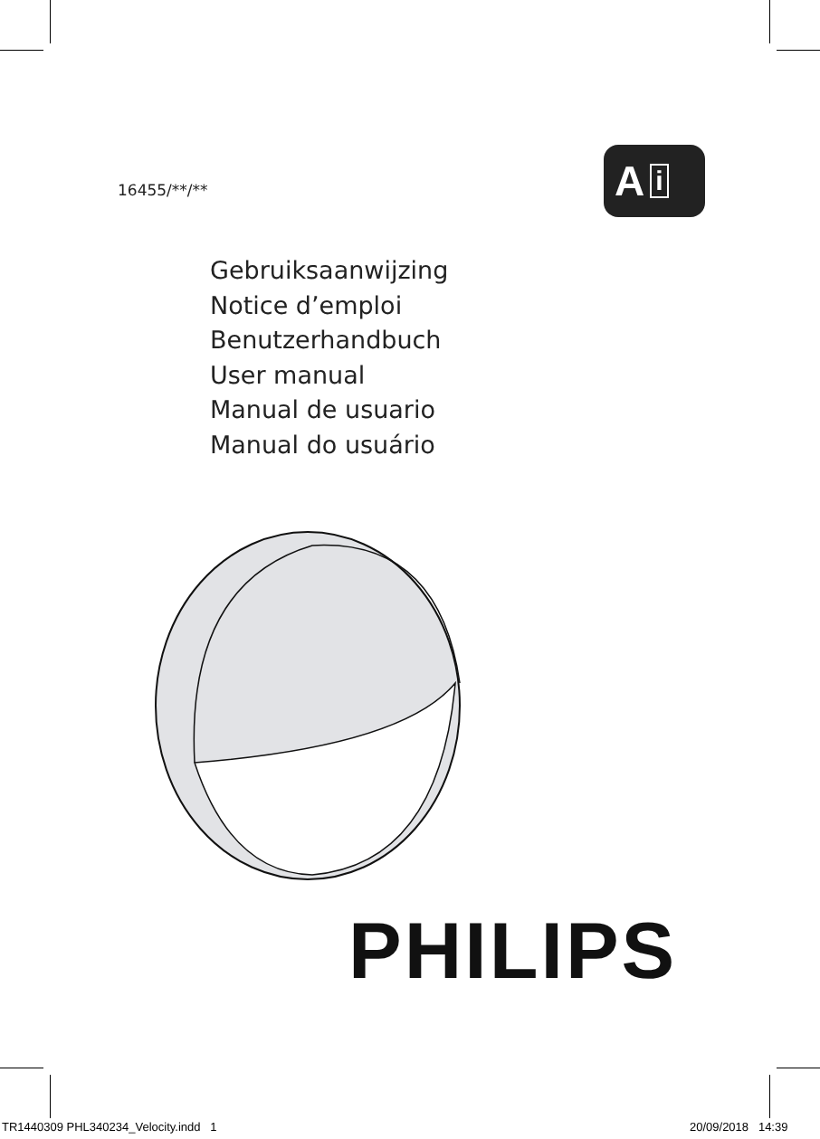16455/**/** A i
Gebruiksaanwijzing
Notice d’emploi
Benutzerhandbuch
User manual
Manual de usuario
Manual do usuário
PHILIPS
TR1440309 PHL340234_Velocity.indd 1
20/09/2018 14:39